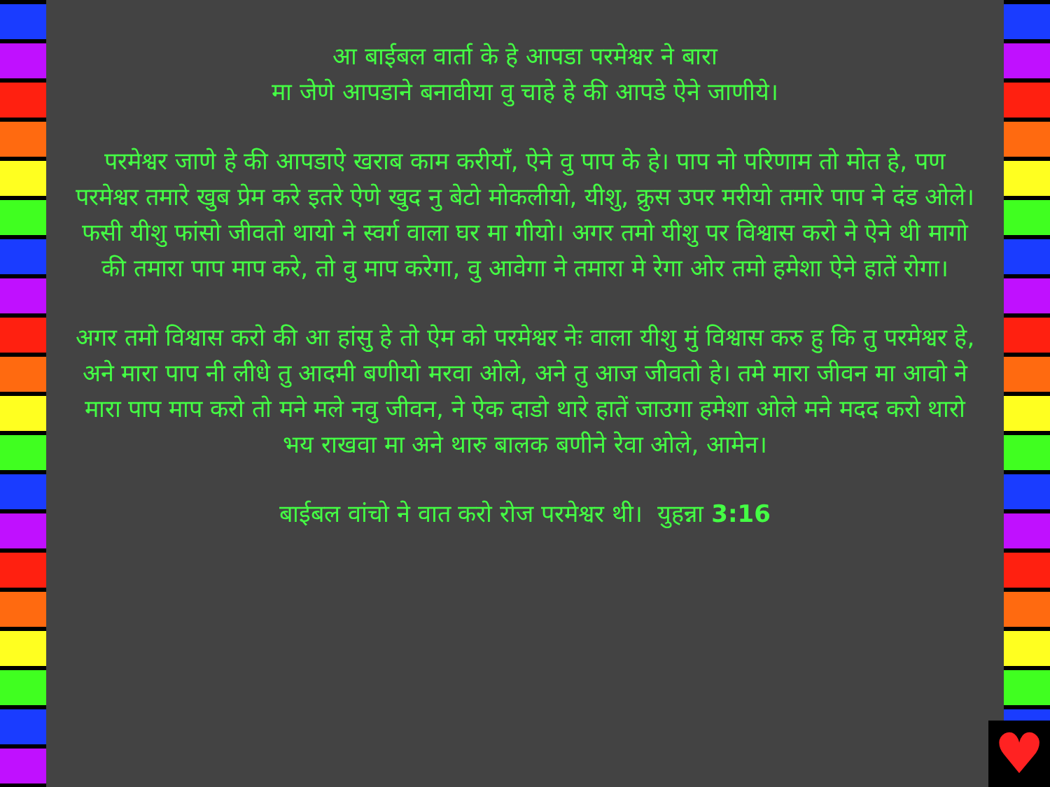आ बाईबल वार्ता के हे आपडा परमेश्वर ने बारा
मा जेेणे आपडाने बनावीया वु चाहे हे की आपडे ऐने जाणीये।
परमेश्वर जाणे हे की आपडाऐ खराब काम करीयाँं, ऐने वु पाप के हे। पाप नो परिणाम तो मोत हे, पण परमेश्वर तमारे खुब प्रेम करे इतरे ऐणे खुद नु बेटो मोकलीयो, यीशु, क्रुस उपर मरीयो तमारे पाप ने दंड ओले। फसी यीशु फांसो जीवतो थायो ने स्वर्ग वाला घर मा गीयो। अगर तमो यीशु पर विश्वास करो ने ऐने थी मागो की तमारा पाप माप करे, तो वु माप करेगा, वु आवेगा ने तमारा मे रेगा ओर तमो हमेशा ऐने हातें रोगा।
अगर तमो विश्वास करो की आ हांसुु हे तो ऐम को परमेश्वर नेः वाला यीशु मुं विश्वास करु हु कि तु परमेश्वर हे, अने मारा पाप नी लीधे तु आदमी बणीयो मरवा ओले, अने तु आज जीवतो हे। तमे मारा जीवन मा आवो ने मारा पाप माप करो तो मने मले नवु जीवन, ने ऐक दाडो थारे हातें जाउगा हमेशा ओले मने मदद करो थारो भय राखवा मा अने थारु बालक बणीने रेवा ओले, आमेन।
बाईबल वांचो ने वात करो रोज परमेश्वर थी। युहन्ना 3:16
♥